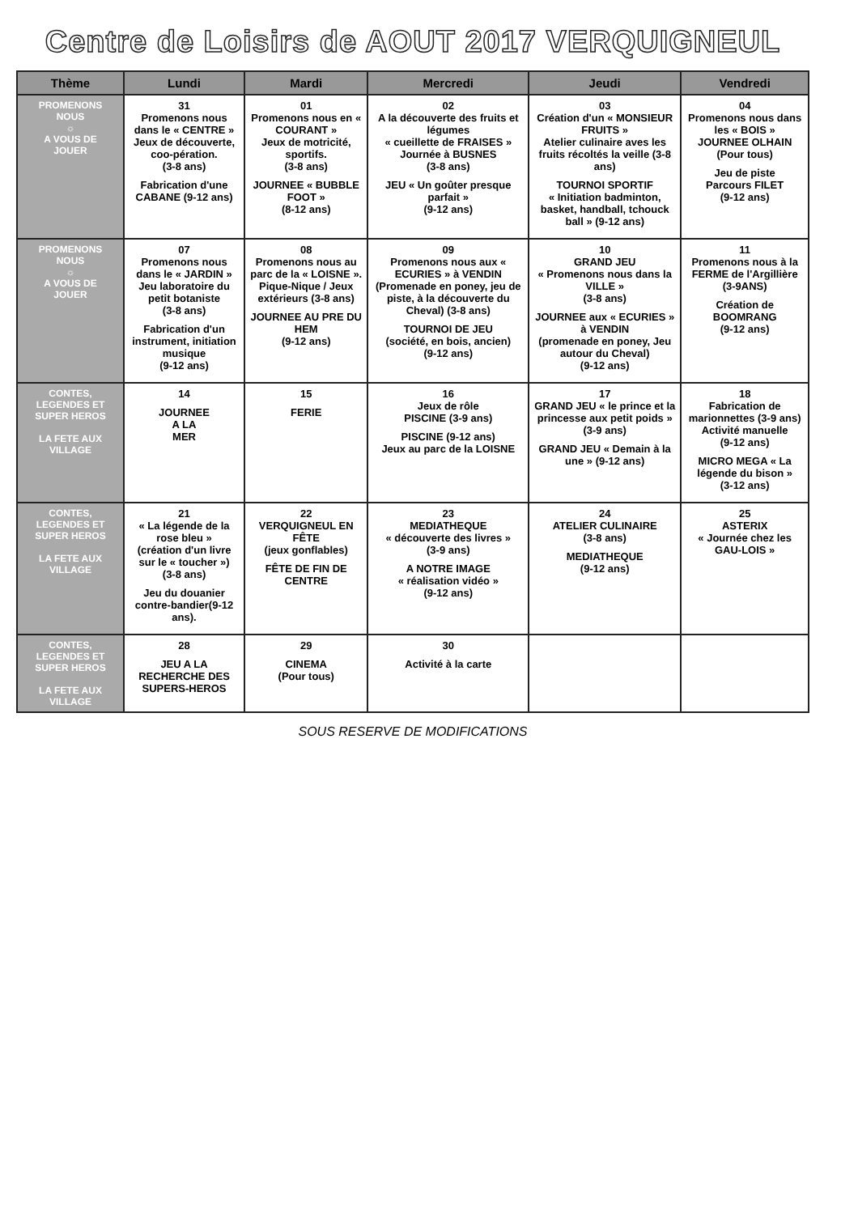Centre de Loisirs de AOUT 2017 VERQUIGNEUL
| Thème | Lundi | Mardi | Mercredi | Jeudi | Vendredi |
| --- | --- | --- | --- | --- | --- |
| PROMENONS NOUS ☼ A VOUS DE JOUER | 31 Promenons nous dans le « CENTRE » Jeux de découverte, coo-pération. (3-8 ans) Fabrication d'une CABANE (9-12 ans) | 01 Promenons nous en « COURANT » Jeux de motricité, sportifs. (3-8 ans) JOURNEE « BUBBLE FOOT » (8-12 ans) | 02 A la découverte des fruits et légumes « cueillette de FRAISES » Journée à BUSNES (3-8 ans) JEU « Un goûter presque parfait » (9-12 ans) | 03 Création d'un « MONSIEUR FRUITS » Atelier culinaire aves les fruits récoltés la veille (3-8 ans) TOURNOI SPORTIF « Initiation badminton, basket, handball, tchouck ball » (9-12 ans) | 04 Promenons nous dans les « BOIS » JOURNEE OLHAIN (Pour tous) Jeu de piste Parcours FILET (9-12 ans) |
| PROMENONS NOUS ☼ A VOUS DE JOUER | 07 Promenons nous dans le « JARDIN » Jeu laboratoire du petit botaniste (3-8 ans) Fabrication d'un instrument, initiation musique (9-12 ans) | 08 Promenons nous au parc de la « LOISNE ». Pique-Nique / Jeux extérieurs (3-8 ans) JOURNEE AU PRE DU HEM (9-12 ans) | 09 Promenons nous aux « ECURIES » à VENDIN (Promenade en poney, jeu de piste, à la découverte du Cheval) (3-8 ans) TOURNOI DE JEU (société, en bois, ancien) (9-12 ans) | 10 GRAND JEU « Promenons nous dans la VILLE » (3-8 ans) JOURNEE aux « ECURIES » à VENDIN (promenade en poney, Jeu autour du Cheval) (9-12 ans) | 11 Promenons nous à la FERME de l'Argillière (3-9ANS) Création de BOOMRANG (9-12 ans) |
| CONTES, LEGENDES ET SUPER HEROS LA FETE AUX VILLAGE | 14 JOURNEE A LA MER | 15 FERIE | 16 Jeux de rôle PISCINE (3-9 ans) PISCINE (9-12 ans) Jeux au parc de la LOISNE | 17 GRAND JEU « le prince et la princesse aux petit poids » (3-9 ans) GRAND JEU « Demain à la une » (9-12 ans) | 18 Fabrication de marionnettes (3-9 ans) Activité manuelle (9-12 ans) MICRO MEGA « La légende du bison » (3-12 ans) |
| CONTES, LEGENDES ET SUPER HEROS LA FETE AUX VILLAGE | 21 « La légende de la rose bleu » (création d'un livre sur le « toucher ») (3-8 ans) Jeu du douanier contre-bandier(9-12 ans). | 22 VERQUIGNEUL EN FÊTE (jeux gonflables) FÊTE DE FIN DE CENTRE | 23 MEDIATHEQUE « découverte des livres » (3-9 ans) A NOTRE IMAGE « réalisation vidéo » (9-12 ans) | 24 ATELIER CULINAIRE (3-8 ans) MEDIATHEQUE (9-12 ans) | 25 ASTERIX « Journée chez les GAU-LOIS » |
| CONTES, LEGENDES ET SUPER HEROS LA FETE AUX VILLAGE | 28 JEU A LA RECHERCHE DES SUPERS-HEROS | 29 CINEMA (Pour tous) | 30 Activité à la carte | | |
SOUS RESERVE DE MODIFICATIONS